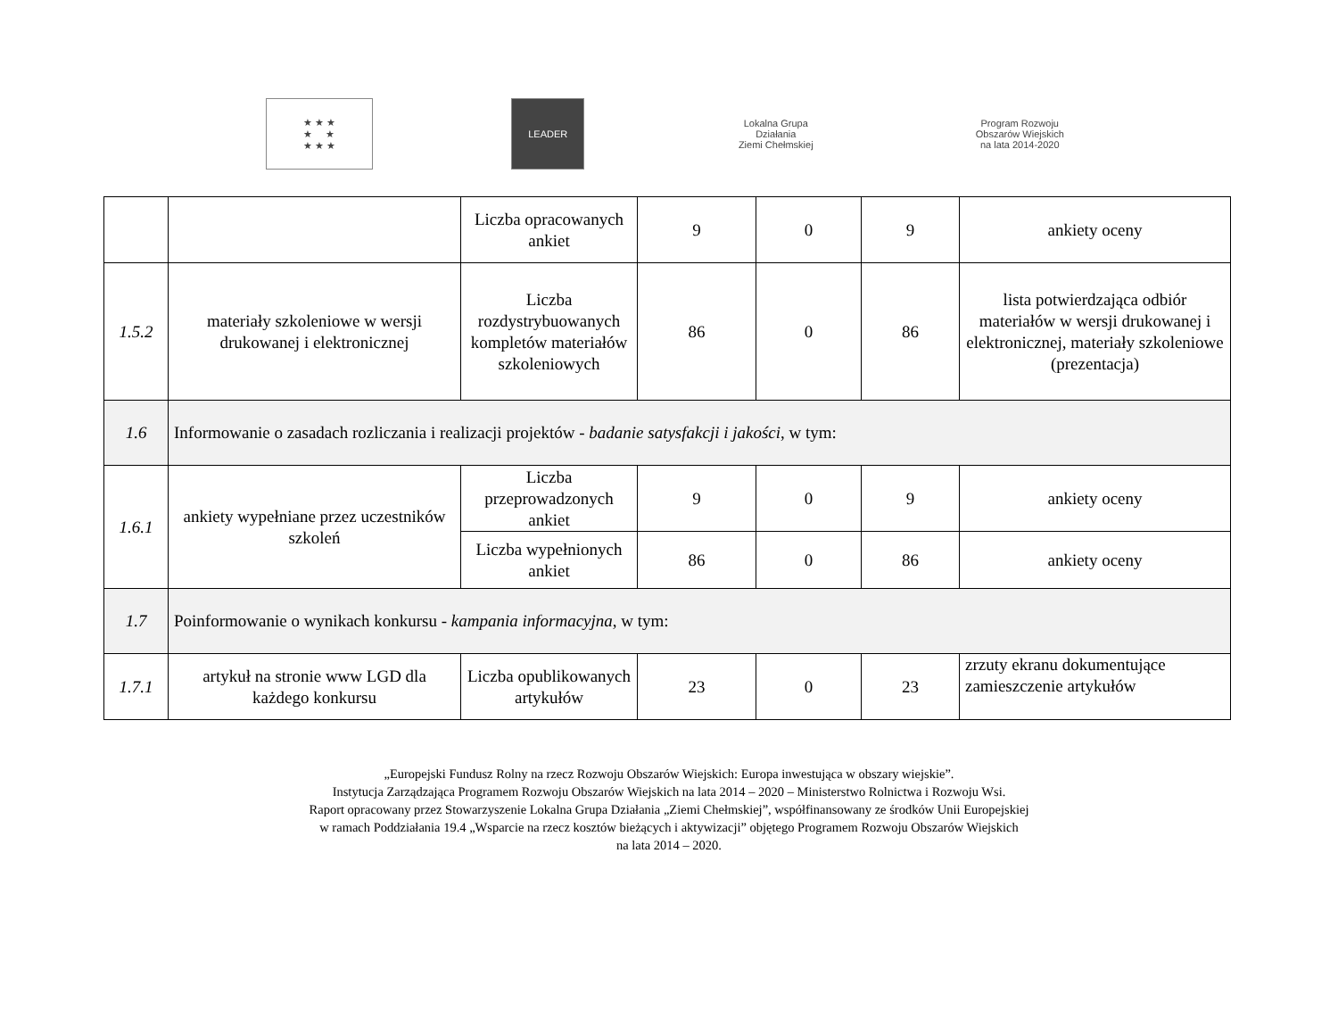★ ★ ★
★ ★
★ ★ ★
LEADER
Lokalna Grupa Działania
Ziemi Chełmskiej
Program Rozwoju Obszarów Wiejskich
na lata 2014-2020
| | | Liczba opracowanych ankiet | 9 | 0 | 9 | ankiety oceny |
| 1.5.2 | materiały szkoleniowe w wersji drukowanej i elektronicznej | Liczba rozdystrybuowanych kompletów materiałów szkoleniowych | 86 | 0 | 86 | lista potwierdzająca odbiór materiałów w wersji drukowanej i elektronicznej, materiały szkoleniowe (prezentacja) |
| 1.6 | Informowanie o zasadach rozliczania i realizacji projektów - badanie satysfakcji i jakości , w tym: | | | | | |
| 1.6.1 | ankiety wypełniane przez uczestników szkoleń | Liczba przeprowadzonych ankiet | 9 | 0 | 9 | ankiety oceny |
| | | Liczba wypełnionych ankiet | 86 | 0 | 86 | ankiety oceny |
| 1.7 | Poinformowanie o wynikach konkursu - kampania informacyjna , w tym: | | | | | |
| 1.7.1 | artykuł na stronie www LGD dla każdego konkursu | Liczba opublikowanych artykułów | 23 | 0 | 23 | zrzuty ekranu dokumentujące zamieszczenie artykułów |
„Europejski Fundusz Rolny na rzecz Rozwoju Obszarów Wiejskich: Europa inwestująca w obszary wiejskie”.
Instytucja Zarządzająca Programem Rozwoju Obszarów Wiejskich na lata 2014 – 2020 – Ministerstwo Rolnictwa i Rozwoju Wsi.
Raport opracowany przez Stowarzyszenie Lokalna Grupa Działania „Ziemi Chełmskiej”, współfinansowany ze środków Unii Europejskiej
w ramach Poddziałania 19.4 „Wsparcie na rzecz kosztów bieżących i aktywizacji” objętego Programem Rozwoju Obszarów Wiejskich
na lata 2014 – 2020.